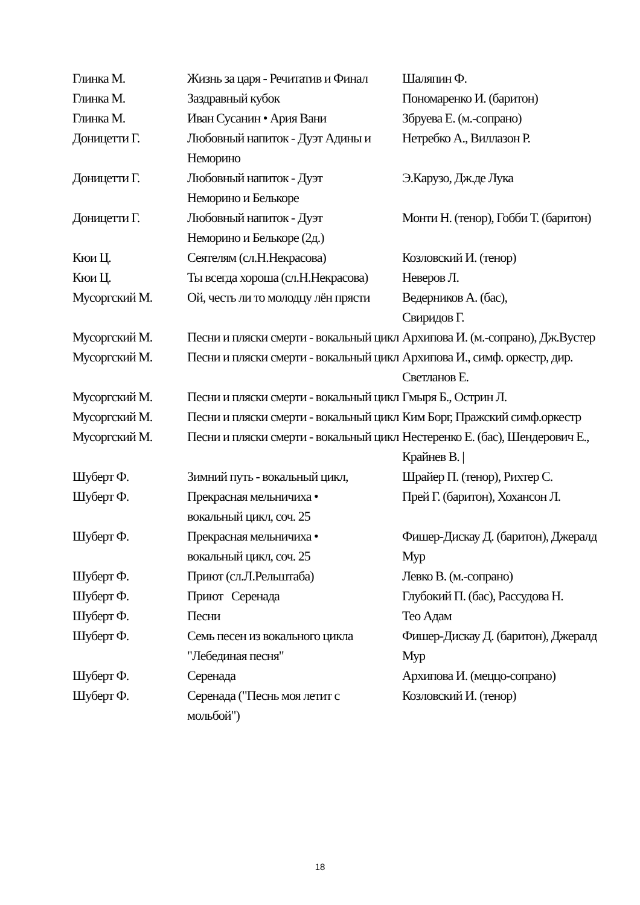| Глинка М. | Жизнь за царя - Речитатив и Финал | Шаляпин Ф. |
| Глинка М. | Заздравный кубок | Пономаренко И. (баритон) |
| Глинка М. | Иван Сусанин • Ария Вани | Збруева Е. (м.-сопрано) |
| Доницетти Г. | Любовный напиток - Дуэт Адины и Неморино | Нетребко А., Виллазон Р. |
| Доницетти Г. | Любовный напиток - Дуэт Неморино и Белькоре | Э.Карузо, Дж.де Лука |
| Доницетти Г. | Любовный напиток - Дуэт Неморино и Белькоре (2д.) | Монти Н. (тенор), Гобби Т. (баритон) |
| Кюи Ц. | Сеятелям (сл.Н.Некрасова) | Козловский И. (тенор) |
| Кюи Ц. | Ты всегда хороша (сл.Н.Некрасова) | Неверов Л. |
| Мусоргский М. | Ой, честь ли то молодцу лён прясти | Ведерников А. (бас), Свиридов Г. |
| Мусоргский М. | Песни и пляски смерти - вокальный цикл | Архипова И. (м.-сопрано), Дж.Вустер |
| Мусоргский М. | Песни и пляски смерти - вокальный цикл | Архипова И., симф. оркестр, дир. Светланов Е. |
| Мусоргский М. | Песни и пляски смерти - вокальный цикл | Гмыря Б., Острин Л. |
| Мусоргский М. | Песни и пляски смерти - вокальный цикл | Ким Борг, Пражский симф.оркестр |
| Мусоргский М. | Песни и пляски смерти - вокальный цикл | Нестеренко Е. (бас), Шендерович Е., Крайнев В. / |
| Шуберт Ф. | Зимний путь - вокальный цикл, | Шрайер П. (тенор), Рихтер С. |
| Шуберт Ф. | Прекрасная мельничиха • вокальный цикл, соч. 25 | Прей Г. (баритон), Хохансон Л. |
| Шуберт Ф. | Прекрасная мельничиха • вокальный цикл, соч. 25 | Фишер-Дискау Д. (баритон), Джералд Мур |
| Шуберт Ф. | Приют (сл.Л.Рельштаба) | Левко В. (м.-сопрано) |
| Шуберт Ф. | Приют Серенада | Глубокий П. (бас), Рассудова Н. |
| Шуберт Ф. | Песни | Тео Адам |
| Шуберт Ф. | Семь песен из вокального цикла "Лебединая песня" | Фишер-Дискау Д. (баритон), Джералд Мур |
| Шуберт Ф. | Серенада | Архипова И. (меццо-сопрано) |
| Шуберт Ф. | Серенада ("Песнь моя летит с мольбой") | Козловский И. (тенор) |
18